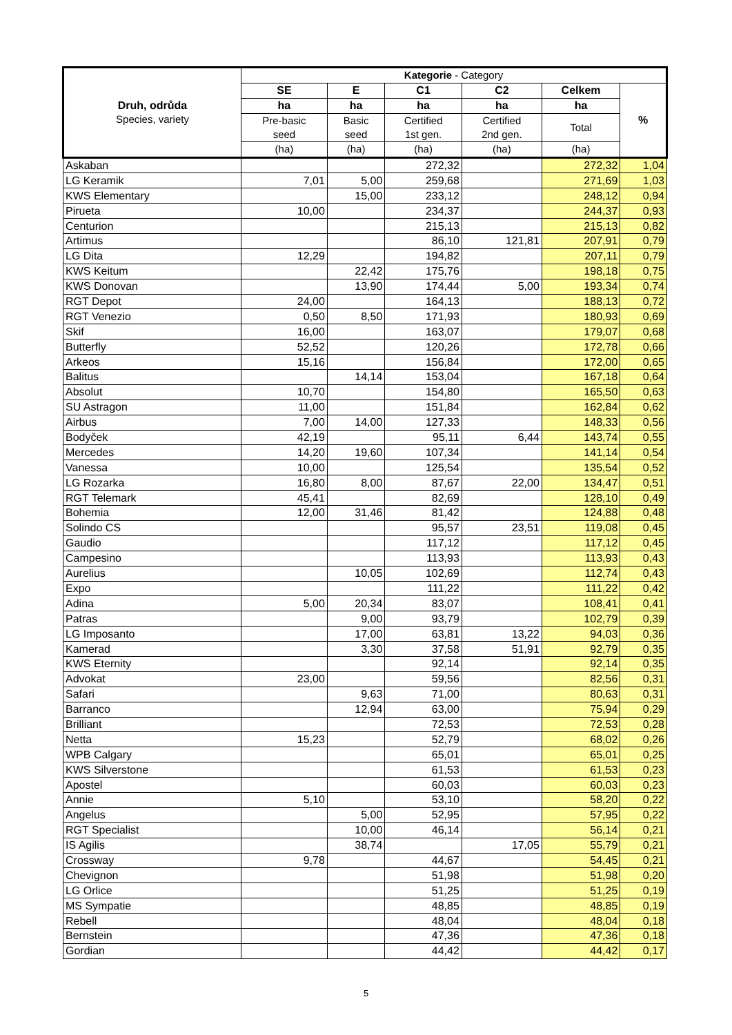| Druh, odrůda Species, variety | Kategorie - Category | | | | | |
| --- | --- | --- | --- | --- | --- | --- |
| | SE | E | C1 | C2 | Celkem | % |
| | ha | ha | ha | ha | ha | |
| | Pre-basic seed | Basic seed | Certified 1st gen. | Certified 2nd gen. | Total | |
| | (ha) | (ha) | (ha) | (ha) | (ha) | |
| Askaban | | | 272,32 | | 272,32 | 1,04 |
| LG Keramik | 7,01 | 5,00 | 259,68 | | 271,69 | 1,03 |
| KWS Elementary | | 15,00 | 233,12 | | 248,12 | 0,94 |
| Pirueta | 10,00 | | 234,37 | | 244,37 | 0,93 |
| Centurion | | | 215,13 | | 215,13 | 0,82 |
| Artimus | | | 86,10 | 121,81 | 207,91 | 0,79 |
| LG Dita | 12,29 | | 194,82 | | 207,11 | 0,79 |
| KWS Keitum | | 22,42 | 175,76 | | 198,18 | 0,75 |
| KWS Donovan | | 13,90 | 174,44 | 5,00 | 193,34 | 0,74 |
| RGT Depot | 24,00 | | 164,13 | | 188,13 | 0,72 |
| RGT Venezio | 0,50 | 8,50 | 171,93 | | 180,93 | 0,69 |
| Skif | 16,00 | | 163,07 | | 179,07 | 0,68 |
| Butterfly | 52,52 | | 120,26 | | 172,78 | 0,66 |
| Arkeos | 15,16 | | 156,84 | | 172,00 | 0,65 |
| Balitus | | 14,14 | 153,04 | | 167,18 | 0,64 |
| Absolut | 10,70 | | 154,80 | | 165,50 | 0,63 |
| SU Astragon | 11,00 | | 151,84 | | 162,84 | 0,62 |
| Airbus | 7,00 | 14,00 | 127,33 | | 148,33 | 0,56 |
| Bodyček | 42,19 | | 95,11 | 6,44 | 143,74 | 0,55 |
| Mercedes | 14,20 | 19,60 | 107,34 | | 141,14 | 0,54 |
| Vanessa | 10,00 | | 125,54 | | 135,54 | 0,52 |
| LG Rozarka | 16,80 | 8,00 | 87,67 | 22,00 | 134,47 | 0,51 |
| RGT Telemark | 45,41 | | 82,69 | | 128,10 | 0,49 |
| Bohemia | 12,00 | 31,46 | 81,42 | | 124,88 | 0,48 |
| Solindo CS | | | 95,57 | 23,51 | 119,08 | 0,45 |
| Gaudio | | | 117,12 | | 117,12 | 0,45 |
| Campesino | | | 113,93 | | 113,93 | 0,43 |
| Aurelius | | 10,05 | 102,69 | | 112,74 | 0,43 |
| Expo | | | 111,22 | | 111,22 | 0,42 |
| Adina | 5,00 | 20,34 | 83,07 | | 108,41 | 0,41 |
| Patras | | 9,00 | 93,79 | | 102,79 | 0,39 |
| LG Imposanto | | 17,00 | 63,81 | 13,22 | 94,03 | 0,36 |
| Kamerad | | 3,30 | 37,58 | 51,91 | 92,79 | 0,35 |
| KWS Eternity | | | 92,14 | | 92,14 | 0,35 |
| Advokat | 23,00 | | 59,56 | | 82,56 | 0,31 |
| Safari | | 9,63 | 71,00 | | 80,63 | 0,31 |
| Barranco | | 12,94 | 63,00 | | 75,94 | 0,29 |
| Brilliant | | | 72,53 | | 72,53 | 0,28 |
| Netta | 15,23 | | 52,79 | | 68,02 | 0,26 |
| WPB Calgary | | | 65,01 | | 65,01 | 0,25 |
| KWS Silverstone | | | 61,53 | | 61,53 | 0,23 |
| Apostel | | | 60,03 | | 60,03 | 0,23 |
| Annie | 5,10 | | 53,10 | | 58,20 | 0,22 |
| Angelus | | 5,00 | 52,95 | | 57,95 | 0,22 |
| RGT Specialist | | 10,00 | 46,14 | | 56,14 | 0,21 |
| IS Agilis | | 38,74 | | 17,05 | 55,79 | 0,21 |
| Crossway | 9,78 | | 44,67 | | 54,45 | 0,21 |
| Chevignon | | | 51,98 | | 51,98 | 0,20 |
| LG Orlice | | | 51,25 | | 51,25 | 0,19 |
| MS Sympatie | | | 48,85 | | 48,85 | 0,19 |
| Rebell | | | 48,04 | | 48,04 | 0,18 |
| Bernstein | | | 47,36 | | 47,36 | 0,18 |
| Gordian | | | 44,42 | | 44,42 | 0,17 |
5